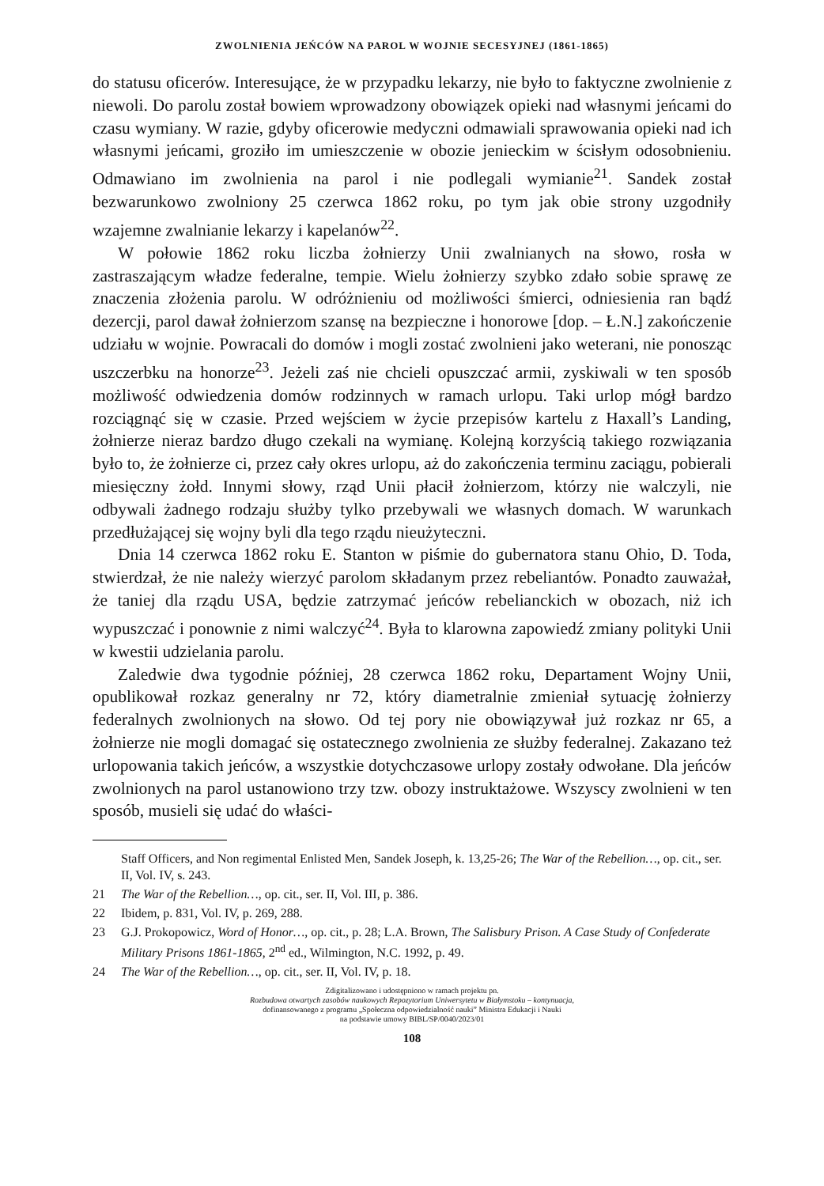ZWOLNIENIA JEŃCÓW NA PAROL W WOJNIE SECESYJNEJ (1861-1865)
do statusu oficerów. Interesujące, że w przypadku lekarzy, nie było to faktyczne zwolnienie z niewoli. Do parolu został bowiem wprowadzony obowiązek opieki nad własnymi jeńcami do czasu wymiany. W razie, gdyby oficerowie medyczni odmawiali sprawowania opieki nad ich własnymi jeńcami, groziło im umieszczenie w obozie jenieckim w ścisłym odosobnieniu. Odmawiano im zwolnienia na parol i nie podlegali wymianie<sup>21</sup>. Sandek został bezwarunkowo zwolniony 25 czerwca 1862 roku, po tym jak obie strony uzgodniły wzajemne zwalnianie lekarzy i kapelanów<sup>22</sup>.
W połowie 1862 roku liczba żołnierzy Unii zwalnianych na słowo, rosła w zastraszającym władze federalne, tempie. Wielu żołnierzy szybko zdało sobie sprawę ze znaczenia złożenia parolu. W odróżnieniu od możliwości śmierci, odniesienia ran bądź dezercji, parol dawał żołnierzom szansę na bezpieczne i honorowe [dop. – Ł.N.] zakończenie udziału w wojnie. Powracali do domów i mogli zostać zwolnieni jako weterani, nie ponosząc uszczerbku na honorze<sup>23</sup>. Jeżeli zaś nie chcieli opuszczać armii, zyskiwali w ten sposób możliwość odwiedzenia domów rodzinnych w ramach urlopu. Taki urlop mógł bardzo rozciągnąć się w czasie. Przed wejściem w życie przepisów kartelu z Haxall’s Landing, żołnierze nieraz bardzo długo czekali na wymianę. Kolejną korzyścią takiego rozwiązania było to, że żołnierze ci, przez cały okres urlopu, aż do zakończenia terminu zaciągu, pobierali miesięczny żołd. Innymi słowy, rząd Unii płacił żołnierzom, którzy nie walczyli, nie odbywali żadnego rodzaju służby tylko przebywali we własnych domach. W warunkach przedłużającej się wojny byli dla tego rządu nieużyteczni.
Dnia 14 czerwca 1862 roku E. Stanton w piśmie do gubernatora stanu Ohio, D. Toda, stwierdzał, że nie należy wierzyć parolom składanym przez rebeliantów. Ponadto zauważał, że taniej dla rządu USA, będzie zatrzymać jeńców rebelianckich w obozach, niż ich wypuszczać i ponownie z nimi walczyć<sup>24</sup>. Była to klarowna zapowiedź zmiany polityki Unii w kwestii udzielania parolu.
Zaledwie dwa tygodnie później, 28 czerwca 1862 roku, Departament Wojny Unii, opublikował rozkaz generalny nr 72, który diametralnie zmieniał sytuację żołnierzy federalnych zwolnionych na słowo. Od tej pory nie obowiązywał już rozkaz nr 65, a żołnierze nie mogli domagać się ostatecznego zwolnienia ze służby federalnej. Zakazano też urlopowania takich jeńców, a wszystkie dotychczasowe urlopy zostały odwołane. Dla jeńców zwolnionych na parol ustanowiono trzy tzw. obozy instruktażowe. Wszyscy zwolnieni w ten sposób, musieli się udać do właści-
Staff Officers, and Non regimental Enlisted Men, Sandek Joseph, k. 13,25-26; The War of the Rebellion…, op. cit., ser. II, Vol. IV, s. 243.
21 The War of the Rebellion…, op. cit., ser. II, Vol. III, p. 386.
22 Ibidem, p. 831, Vol. IV, p. 269, 288.
23 G.J. Prokopowicz, Word of Honor…, op. cit., p. 28; L.A. Brown, The Salisbury Prison. A Case Study of Confederate Military Prisons 1861-1865, 2<sup>nd</sup> ed., Wilmington, N.C. 1992, p. 49.
24 The War of the Rebellion…, op. cit., ser. II, Vol. IV, p. 18.
Zdigitalizowano i udostępniono w ramach projektu pn.
Rozbudowa otwartych zasobów naukowych Repozytorium Uniwersytetu w Białymstoku – kontynuacja,
dofinansowanego z programu „Społeczna odpowiedzialność nauki” Ministra Edukacji i Nauki
na podstawie umowy BIBL/SP/0040/2023/01
108